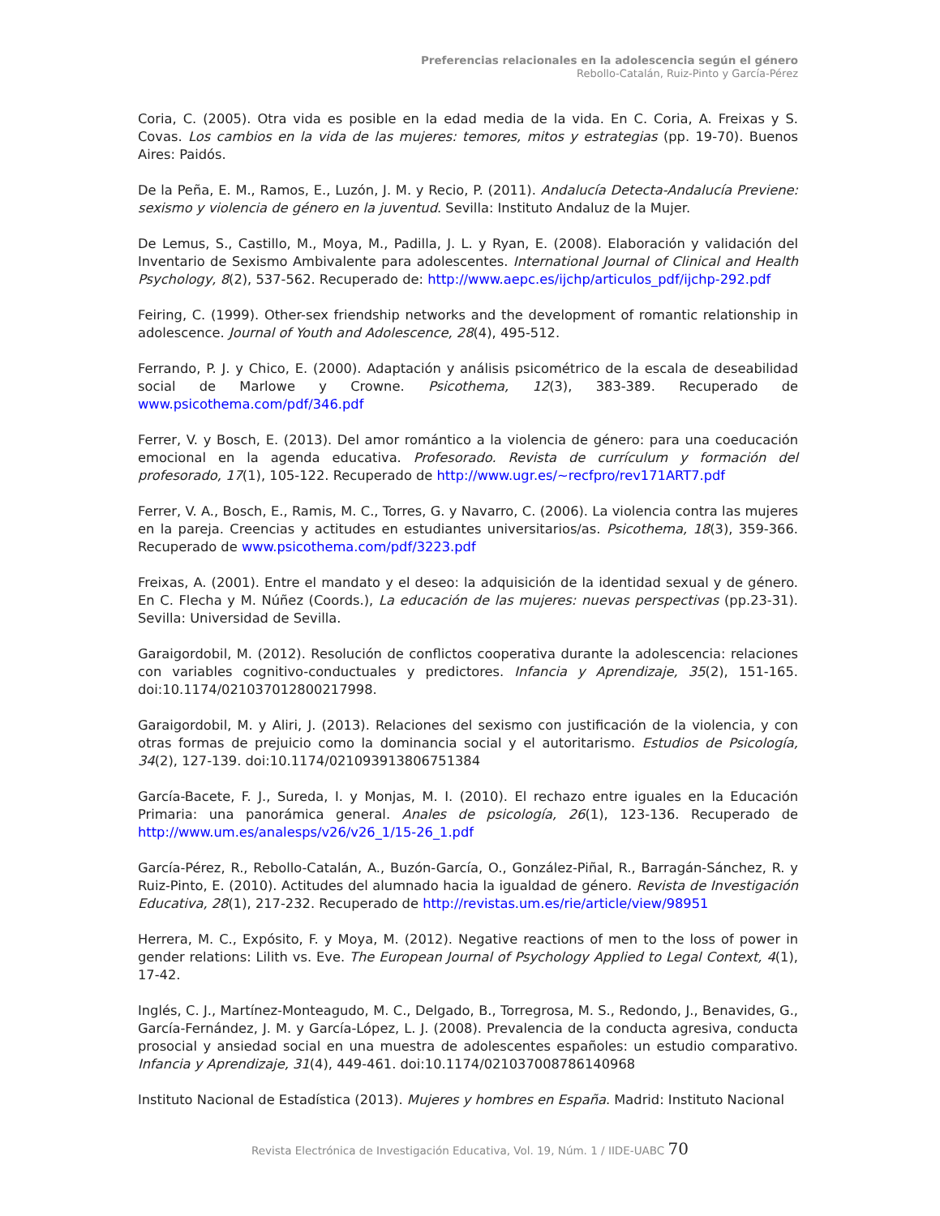Preferencias relacionales en la adolescencia según el género
Rebollo-Catalán, Ruiz-Pinto y García-Pérez
Coria, C. (2005). Otra vida es posible en la edad media de la vida. En C. Coria, A. Freixas y S. Covas. Los cambios en la vida de las mujeres: temores, mitos y estrategias (pp. 19-70). Buenos Aires: Paidós.
De la Peña, E. M., Ramos, E., Luzón, J. M. y Recio, P. (2011). Andalucía Detecta-Andalucía Previene: sexismo y violencia de género en la juventud. Sevilla: Instituto Andaluz de la Mujer.
De Lemus, S., Castillo, M., Moya, M., Padilla, J. L. y Ryan, E. (2008). Elaboración y validación del Inventario de Sexismo Ambivalente para adolescentes. International Journal of Clinical and Health Psychology, 8(2), 537-562. Recuperado de: http://www.aepc.es/ijchp/articulos_pdf/ijchp-292.pdf
Feiring, C. (1999). Other-sex friendship networks and the development of romantic relationship in adolescence. Journal of Youth and Adolescence, 28(4), 495-512.
Ferrando, P. J. y Chico, E. (2000). Adaptación y análisis psicométrico de la escala de deseabilidad social de Marlowe y Crowne. Psicothema, 12(3), 383-389. Recuperado de www.psicothema.com/pdf/346.pdf
Ferrer, V. y Bosch, E. (2013). Del amor romántico a la violencia de género: para una coeducación emocional en la agenda educativa. Profesorado. Revista de currículum y formación del profesorado, 17(1), 105-122. Recuperado de http://www.ugr.es/~recfpro/rev171ART7.pdf
Ferrer, V. A., Bosch, E., Ramis, M. C., Torres, G. y Navarro, C. (2006). La violencia contra las mujeres en la pareja. Creencias y actitudes en estudiantes universitarios/as. Psicothema, 18(3), 359-366. Recuperado de www.psicothema.com/pdf/3223.pdf
Freixas, A. (2001). Entre el mandato y el deseo: la adquisición de la identidad sexual y de género. En C. Flecha y M. Núñez (Coords.), La educación de las mujeres: nuevas perspectivas (pp.23-31). Sevilla: Universidad de Sevilla.
Garaigordobil, M. (2012). Resolución de conflictos cooperativa durante la adolescencia: relaciones con variables cognitivo-conductuales y predictores. Infancia y Aprendizaje, 35(2), 151-165. doi:10.1174/021037012800217998.
Garaigordobil, M. y Aliri, J. (2013). Relaciones del sexismo con justificación de la violencia, y con otras formas de prejuicio como la dominancia social y el autoritarismo. Estudios de Psicología, 34(2), 127-139. doi:10.1174/021093913806751384
García-Bacete, F. J., Sureda, I. y Monjas, M. I. (2010). El rechazo entre iguales en la Educación Primaria: una panorámica general. Anales de psicología, 26(1), 123-136. Recuperado de http://www.um.es/analesps/v26/v26_1/15-26_1.pdf
García-Pérez, R., Rebollo-Catalán, A., Buzón-García, O., González-Piñal, R., Barragán-Sánchez, R. y Ruiz-Pinto, E. (2010). Actitudes del alumnado hacia la igualdad de género. Revista de Investigación Educativa, 28(1), 217-232. Recuperado de http://revistas.um.es/rie/article/view/98951
Herrera, M. C., Expósito, F. y Moya, M. (2012). Negative reactions of men to the loss of power in gender relations: Lilith vs. Eve. The European Journal of Psychology Applied to Legal Context, 4(1), 17-42.
Inglés, C. J., Martínez-Monteagudo, M. C., Delgado, B., Torregrosa, M. S., Redondo, J., Benavides, G., García-Fernández, J. M. y García-López, L. J. (2008). Prevalencia de la conducta agresiva, conducta prosocial y ansiedad social en una muestra de adolescentes españoles: un estudio comparativo. Infancia y Aprendizaje, 31(4), 449-461. doi:10.1174/021037008786140968
Instituto Nacional de Estadística (2013). Mujeres y hombres en España. Madrid: Instituto Nacional
Revista Electrónica de Investigación Educativa, Vol. 19, Núm. 1 / IIDE-UABC 70